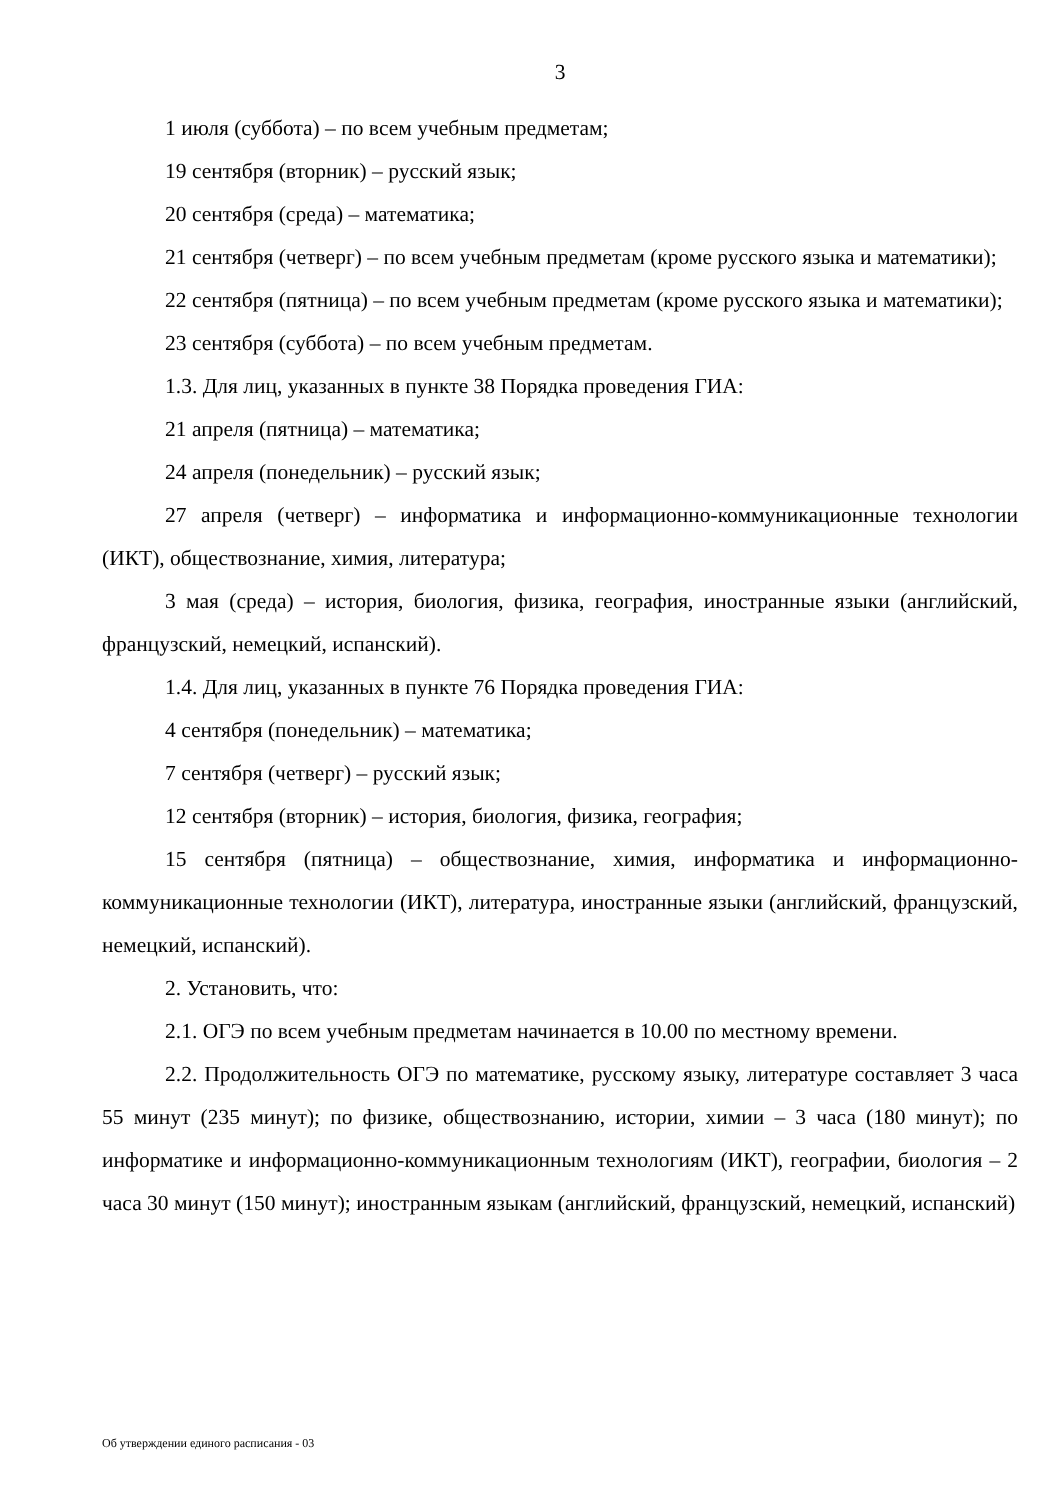3
1 июля (суббота) – по всем учебным предметам;
19 сентября (вторник) – русский язык;
20 сентября (среда) – математика;
21 сентября (четверг) – по всем учебным предметам (кроме русского языка и математики);
22 сентября (пятница) – по всем учебным предметам (кроме русского языка и математики);
23 сентября (суббота) – по всем учебным предметам.
1.3. Для лиц, указанных в пункте 38 Порядка проведения ГИА:
21 апреля (пятница) – математика;
24 апреля (понедельник) – русский язык;
27 апреля (четверг) – информатика и информационно-коммуникационные технологии (ИКТ), обществознание, химия, литература;
3 мая (среда) – история, биология, физика, география, иностранные языки (английский, французский, немецкий, испанский).
1.4. Для лиц, указанных в пункте 76 Порядка проведения ГИА:
4 сентября (понедельник) – математика;
7 сентября (четверг) – русский язык;
12 сентября (вторник) – история, биология, физика, география;
15 сентября (пятница) – обществознание, химия, информатика и информационно-коммуникационные технологии (ИКТ), литература, иностранные языки (английский, французский, немецкий, испанский).
2. Установить, что:
2.1. ОГЭ по всем учебным предметам начинается в 10.00 по местному времени.
2.2. Продолжительность ОГЭ по математике, русскому языку, литературе составляет 3 часа 55 минут (235 минут); по физике, обществознанию, истории, химии – 3 часа (180 минут); по информатике и информационно-коммуникационным технологиям (ИКТ), географии, биология – 2 часа 30 минут (150 минут); иностранным языкам (английский, французский, немецкий, испанский)
Об утверждении единого расписания - 03